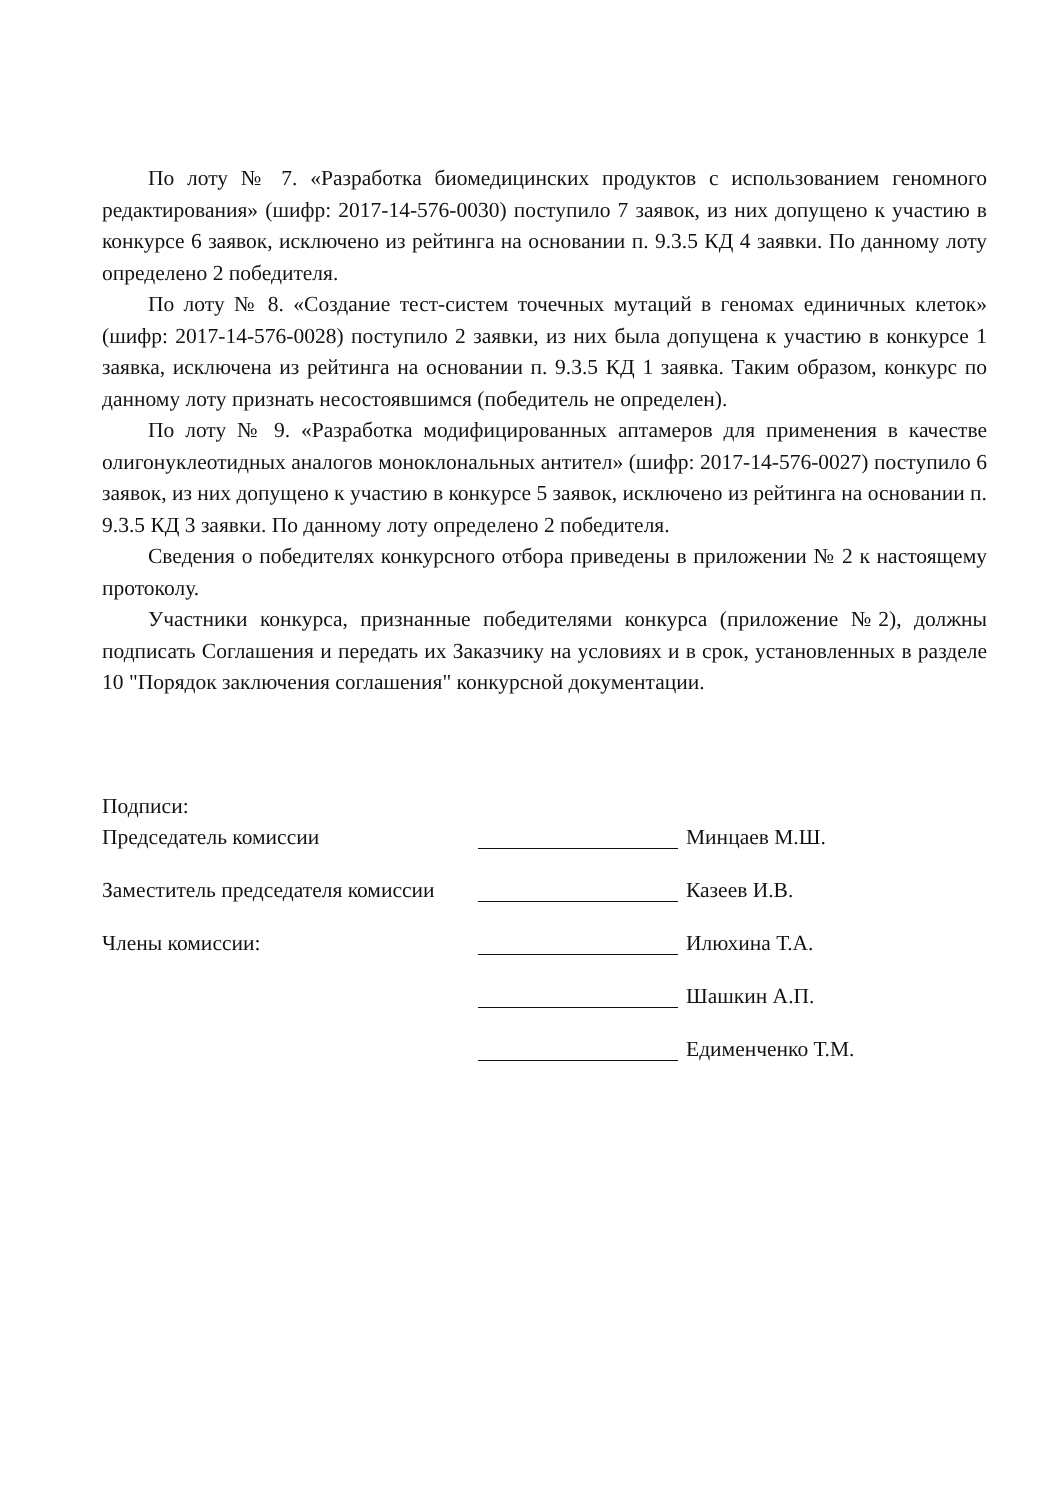По лоту № 7. «Разработка биомедицинских продуктов с использованием геномного редактирования» (шифр: 2017-14-576-0030) поступило 7 заявок, из них допущено к участию в конкурсе 6 заявок, исключено из рейтинга на основании п. 9.3.5 КД 4 заявки. По данному лоту определено 2 победителя.
По лоту № 8. «Создание тест-систем точечных мутаций в геномах единичных клеток» (шифр: 2017-14-576-0028) поступило 2 заявки, из них была допущена к участию в конкурсе 1 заявка, исключена из рейтинга на основании п. 9.3.5 КД 1 заявка. Таким образом, конкурс по данному лоту признать несостоявшимся (победитель не определен).
По лоту № 9. «Разработка модифицированных аптамеров для применения в качестве олигонуклеотидных аналогов моноклональных антител» (шифр: 2017-14-576-0027) поступило 6 заявок, из них допущено к участию в конкурсе 5 заявок, исключено из рейтинга на основании п. 9.3.5 КД 3 заявки. По данному лоту определено 2 победителя.
Сведения о победителях конкурсного отбора приведены в приложении № 2 к настоящему протоколу.
Участники конкурса, признанные победителями конкурса (приложение №2), должны подписать Соглашения и передать их Заказчику на условиях и в срок, установленных в разделе 10 "Порядок заключения соглашения" конкурсной документации.
Подписи:
Председатель комиссии Минцаев М.Ш.
Заместитель председателя комиссии Казеев И.В.
Члены комиссии: Илюхина Т.А.
Шашкин А.П.
Едименченко Т.М.